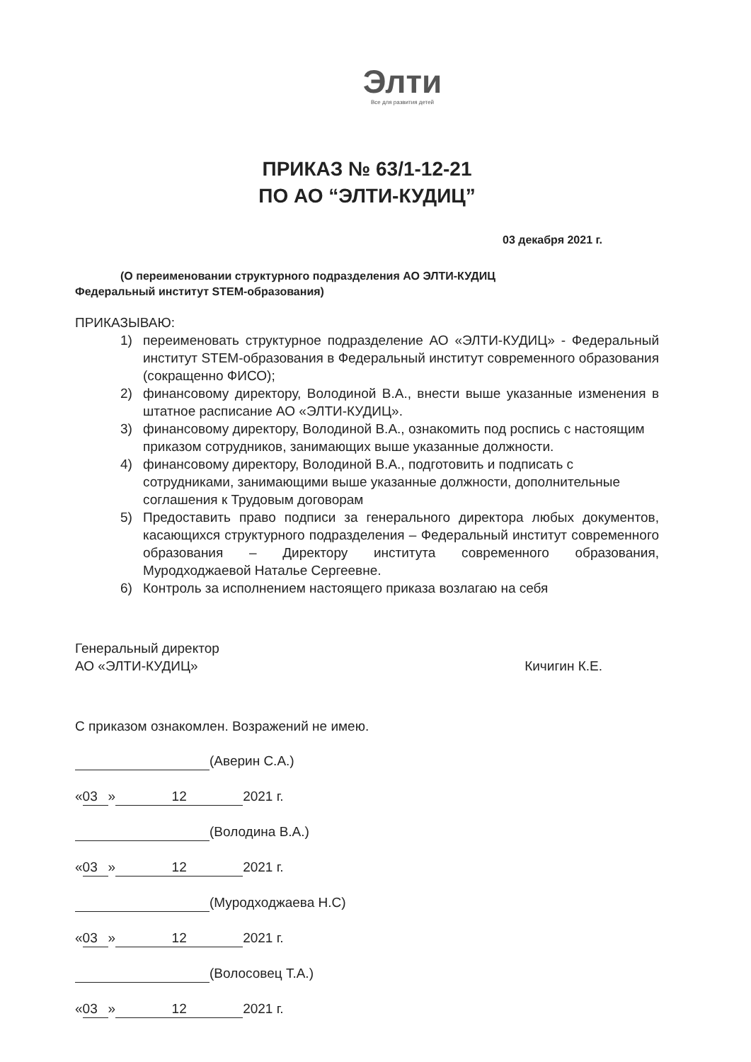Элти
Все для развития детей
ПРИКАЗ № 63/1-12-21
ПО АО “ЭЛТИ-КУДИЦ”
03 декабря 2021 г.
(О переименовании структурного подразделения АО ЭЛТИ-КУДИЦ
Федеральный институт STEM-образования)
ПРИКАЗЫВАЮ:
1) переименовать структурное подразделение АО «ЭЛТИ-КУДИЦ» - Федеральный институт STEM-образования в Федеральный институт современного образования (сокращенно ФИСО);
2) финансовому директору, Володиной В.А., внести выше указанные изменения в штатное расписание АО «ЭЛТИ-КУДИЦ».
3) финансовому директору, Володиной В.А., ознакомить под роспись с настоящим приказом сотрудников, занимающих выше указанные должности.
4) финансовому директору, Володиной В.А., подготовить и подписать с сотрудниками, занимающими выше указанные должности, дополнительные соглашения к Трудовым договорам
5) Предоставить право подписи за генерального директора любых документов, касающихся структурного подразделения – Федеральный институт современного образования – Директору института современного образования, Муродходжаевой Наталье Сергеевне.
6) Контроль за исполнением настоящего приказа возлагаю на себя
Генеральный директор
АО «ЭЛТИ-КУДИЦ»
Кичигин К.Е.
С приказом ознакомлен. Возражений не имею.
(Аверин С.А.)
« 03 » 12 2021 г.
(Володина В.А.)
« 03 » 12 2021 г.
(Муродходжаева Н.С)
« 03 » 12 2021 г.
(Волосовец Т.А.)
« 03 » 12 2021 г.